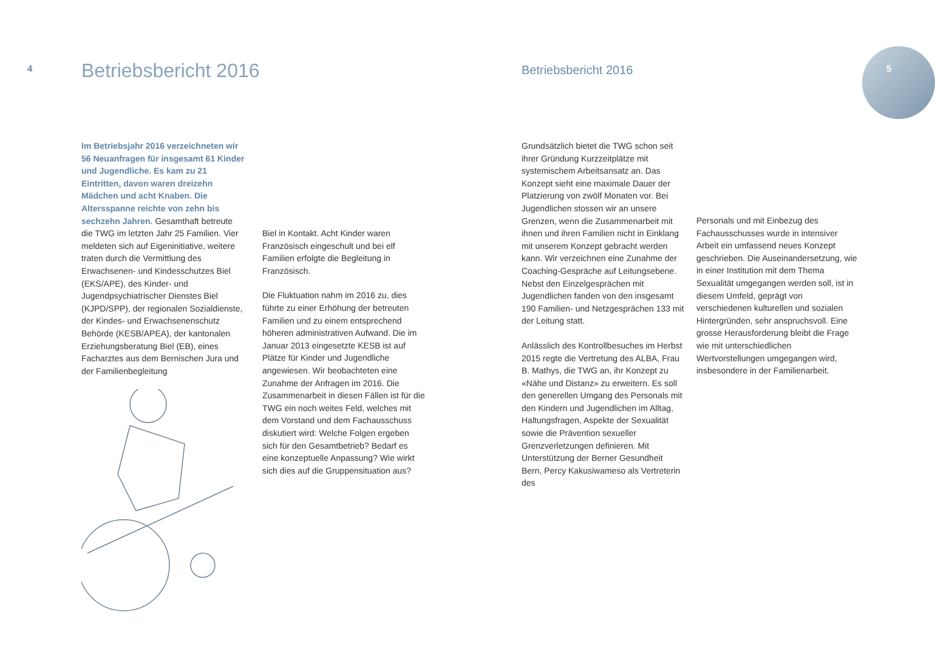4 Betriebsbericht 2016
Im Betriebsjahr 2016 verzeichneten wir 56 Neuanfragen für insgesamt 61 Kinder und Jugendliche. Es kam zu 21 Eintritten, davon waren dreizehn Mädchen und acht Knaben. Die Altersspanne reichte von zehn bis sechzehn Jahren. Gesamthaft betreute die TWG im letzten Jahr 25 Familien. Vier meldeten sich auf Eigeninitiative, weitere traten durch die Vermittlung des Erwachsenen- und Kindesschutzes Biel (EKS/APE), des Kinder- und Jugendpsychiatrischer Dienstes Biel (KJPD/SPP), der regionalen Sozialdienste, der Kindes- und Erwachsenenschutz Behörde (KESB/APEA), der kantonalen Erziehungsberatung Biel (EB), eines Facharztes aus dem Bernischen Jura und der Familienbegleitung
Biel in Kontakt. Acht Kinder waren Französisch eingeschult und bei elf Familien erfolgte die Begleitung in Französisch.
Die Fluktuation nahm im 2016 zu, dies führte zu einer Erhöhung der betreuten Familien und zu einem entsprechend höheren administrativen Aufwand. Die im Januar 2013 eingesetzte KESB ist auf Plätze für Kinder und Jugendliche angewiesen. Wir beobachteten eine Zunahme der Anfragen im 2016. Die Zusammenarbeit in diesen Fällen ist für die TWG ein noch weites Feld, welches mit dem Vorstand und dem Fachausschuss diskutiert wird: Welche Folgen ergeben sich für den Gesamtbetrieb? Bedarf es eine konzeptuelle Anpassung? Wie wirkt sich dies auf die Gruppensituation aus?
Betriebsbericht 2016 5
Grundsätzlich bietet die TWG schon seit ihrer Gründung Kurzzeitplätze mit systemischem Arbeitsansatz an. Das Konzept sieht eine maximale Dauer der Platzierung von zwölf Monaten vor. Bei Jugendlichen stossen wir an unsere Grenzen, wenn die Zusammenarbeit mit ihnen und ihren Familien nicht in Einklang mit unserem Konzept gebracht werden kann. Wir verzeichnen eine Zunahme der Coaching-Gespräche auf Leitungsebene. Nebst den Einzelgesprächen mit Jugendlichen fanden von den insgesamt 190 Familien- und Netzgesprächen 133 mit der Leitung statt.
Anlässlich des Kontrollbesuches im Herbst 2015 regte die Vertretung des ALBA, Frau B. Mathys, die TWG an, ihr Konzept zu «Nähe und Distanz» zu erweitern. Es soll den generellen Umgang des Personals mit den Kindern und Jugendlichen im Alltag, Haltungsfragen, Aspekte der Sexualität sowie die Prävention sexueller Grenzverletzungen definieren. Mit Unterstützung der Berner Gesundheit Bern, Percy Kakusiwameso als Vertreterin des
Personals und mit Einbezug des Fachausschusses wurde in intensiver Arbeit ein umfassend neues Konzept geschrieben. Die Auseinandersetzung, wie in einer Institution mit dem Thema Sexualität umgegangen werden soll, ist in diesem Umfeld, geprägt von verschiedenen kulturellen und sozialen Hintergründen, sehr anspruchsvoll. Eine grosse Herausforderung bleibt die Frage wie mit unterschiedlichen Wertvorstellungen umgegangen wird, insbesondere in der Familienarbeit.